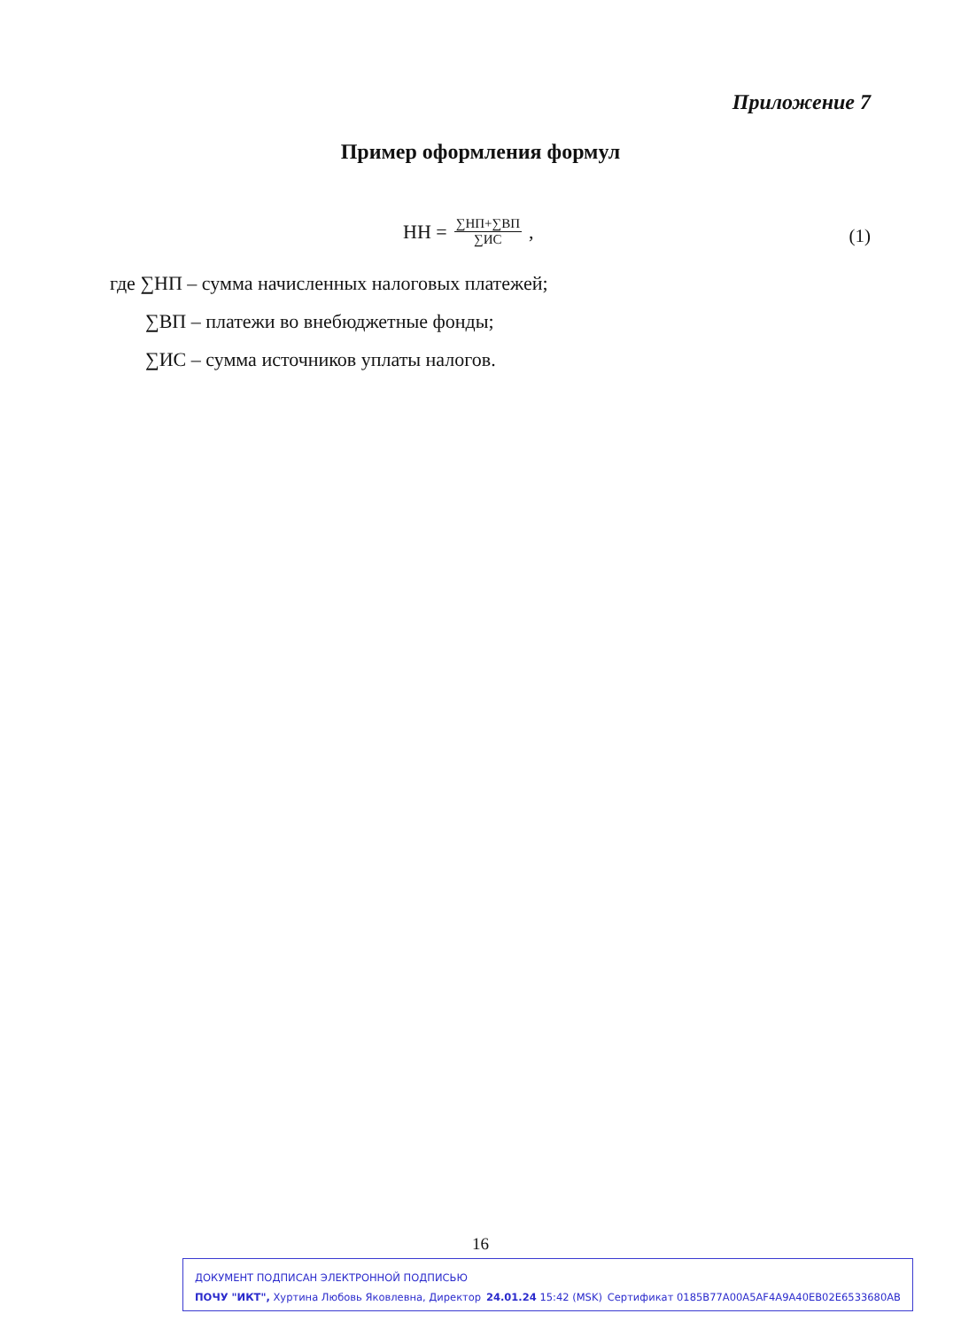Приложение 7
Пример оформления формул
НН = ∑НП+∑ВП ∑ИС, (1)
где ∑НП – сумма начисленных налоговых платежей;
∑ВП – платежи во внебюджетные фонды;
∑ИС – сумма источников уплаты налогов.
16
ДОКУМЕНТ ПОДПИСАН ЭЛЕКТРОННОЙ ПОДПИСЬЮ
ПОЧУ "ИКТ", Хуртина Любовь Яковлевна, Директор 24.01.24 15:42 (MSK) Сертификат 0185B77A00A5AF4A9A40EB02E6533680AB